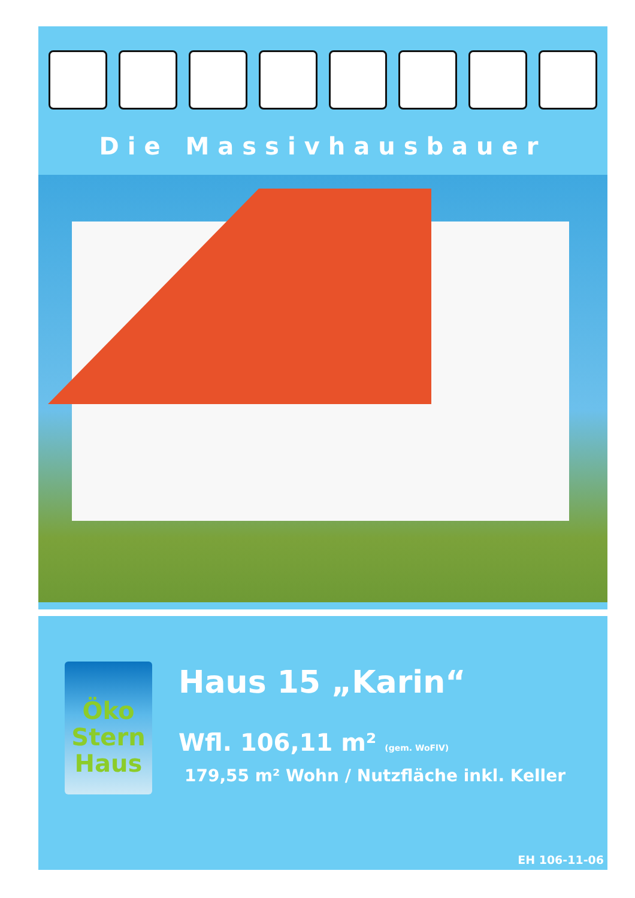Die Massivhausbauer
Öko
Stern
Haus
Haus 15 „Karin“
Wfl. 106,11 m² (gem. WoFlV)
179,55 m² Wohn / Nutzfläche inkl. Keller
EH 106-11-06